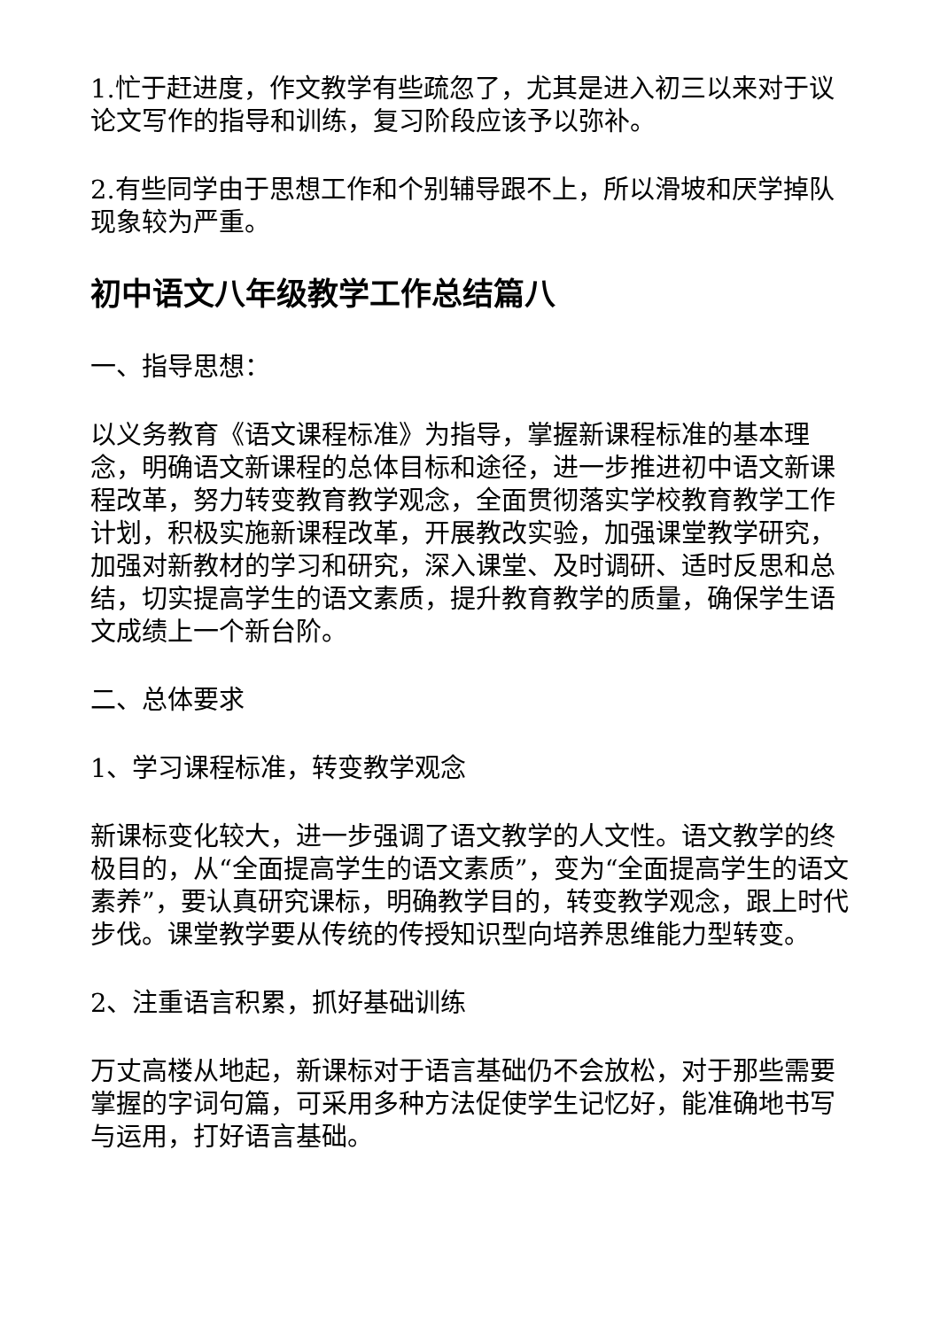1.忙于赶进度，作文教学有些疏忽了，尤其是进入初三以来对于议论文写作的指导和训练，复习阶段应该予以弥补。
2.有些同学由于思想工作和个别辅导跟不上，所以滑坡和厌学掉队现象较为严重。
初中语文八年级教学工作总结篇八
一、指导思想：
以义务教育《语文课程标准》为指导，掌握新课程标准的基本理念，明确语文新课程的总体目标和途径，进一步推进初中语文新课程改革，努力转变教育教学观念，全面贯彻落实学校教育教学工作计划，积极实施新课程改革，开展教改实验，加强课堂教学研究，加强对新教材的学习和研究，深入课堂、及时调研、适时反思和总结，切实提高学生的语文素质，提升教育教学的质量，确保学生语文成绩上一个新台阶。
二、总体要求
1、学习课程标准，转变教学观念
新课标变化较大，进一步强调了语文教学的人文性。语文教学的终极目的，从“全面提高学生的语文素质”，变为“全面提高学生的语文素养”，要认真研究课标，明确教学目的，转变教学观念，跟上时代步伐。课堂教学要从传统的传授知识型向培养思维能力型转变。
2、注重语言积累，抓好基础训练
万丈高楼从地起，新课标对于语言基础仍不会放松，对于那些需要掌握的字词句篇，可采用多种方法促使学生记忆好，能准确地书写与运用，打好语言基础。